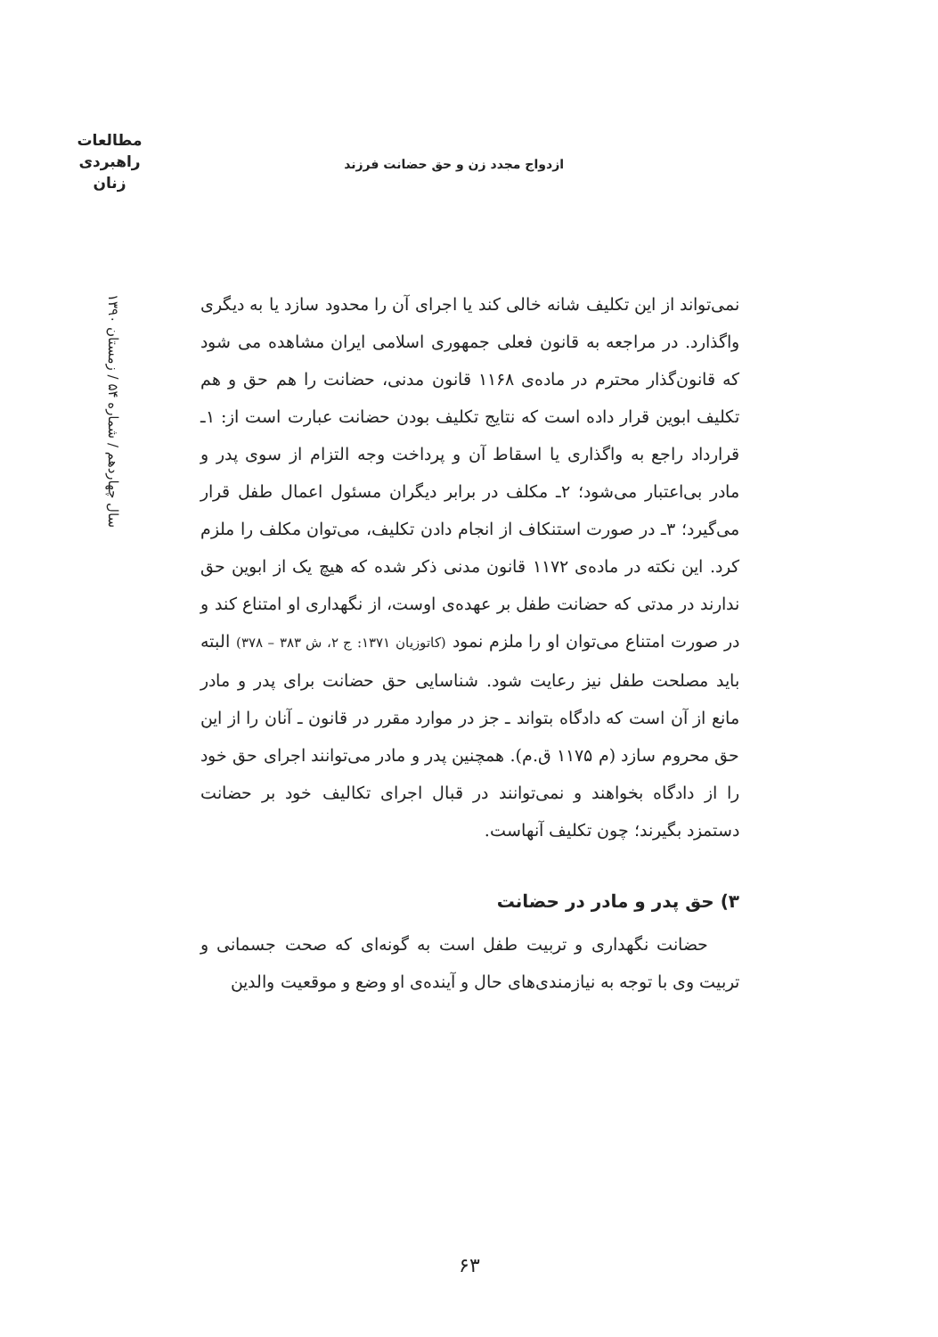مطالعات
راهبردی
زنان
ازدواج مجدد زن و حق حضانت فرزند
سال چهاردهم / شماره ۵۴ / زمستان ۱۳۹۰
نمی‌تواند از این تکلیف شانه خالی کند یا اجرای آن را محدود سازد یا به دیگری واگذارد. در مراجعه به قانون فعلی جمهوری اسلامی ایران مشاهده می شود که قانون‌گذار محترم در ماده‌ی ۱۱۶۸ قانون مدنی، حضانت را هم حق و هم تکلیف ابوین قرار داده است که نتایج تکلیف بودن حضانت عبارت است از: ۱ـ قرارداد راجع به واگذاری یا اسقاط آن و پرداخت وجه التزام از سوی پدر و مادر بی‌اعتبار می‌شود؛ ۲ـ مکلف در برابر دیگران مسئول اعمال طفل قرار می‌گیرد؛ ۳ـ در صورت استنکاف از انجام دادن تکلیف، می‌توان مکلف را ملزم کرد. این نکته در ماده‌ی ۱۱۷۲ قانون مدنی ذکر شده که هیچ یک از ابوین حق ندارند در مدتی که حضانت طفل بر عهده‌ی اوست، از نگهداری او امتناع کند و در صورت امتناع می‌توان او را ملزم نمود (کاتوزیان ۱۳۷۱: ج ۲، ش ۳۸۳ – ۳۷۸) البته باید مصلحت طفل نیز رعایت شود. شناسایی حق حضانت برای پدر و مادر مانع از آن است که دادگاه بتواند ـ جز در موارد مقرر در قانون ـ آنان را از این حق محروم سازد (م ۱۱۷۵ ق.م). همچنین پدر و مادر می‌توانند اجرای حق خود را از دادگاه بخواهند و نمی‌توانند در قبال اجرای تکالیف خود بر حضانت دستمزد بگیرند؛ چون تکلیف آنهاست.
۳) حق پدر و مادر در حضانت
حضانت نگهداری و تربیت طفل است به گونه‌ای که صحت جسمانی و تربیت وی با توجه به نیازمندی‌های حال و آینده‌ی او وضع و موقعیت والدین
۶۳